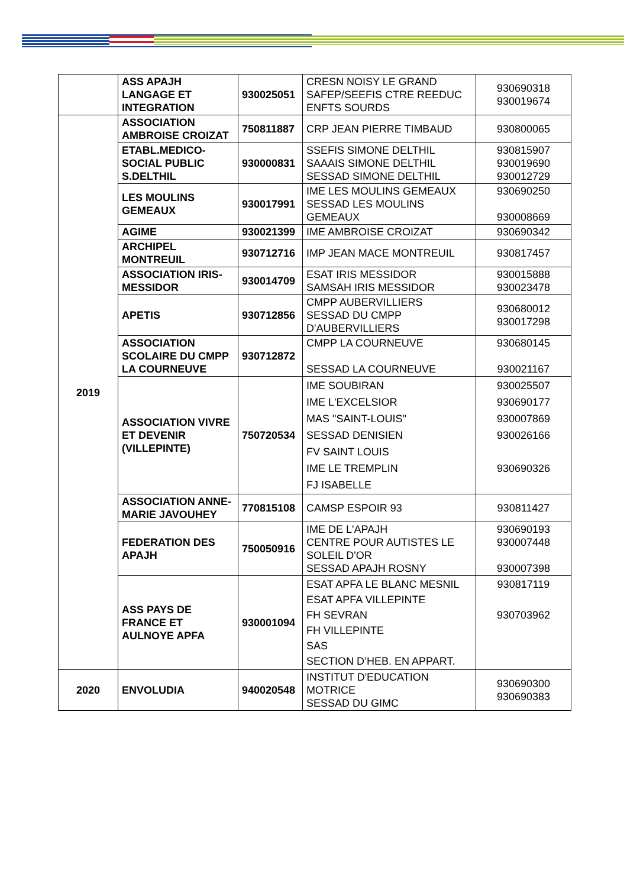| | ASS APAJH LANGAGE ET INTEGRATION | 930025051 | CRESN NOISY LE GRAND SAFEP/SEEFIS CTRE REEDUC ENFTS SOURDS | 930690318 930019674 |
| 2019 | ASSOCIATION AMBROISE CROIZAT | 750811887 | CRP JEAN PIERRE TIMBAUD | 930800065 |
| | ETABL.MEDICO-SOCIAL PUBLIC S.DELTHIL | 930000831 | SSEFIS SIMONE DELTHIL SAAAIS SIMONE DELTHIL SESSAD SIMONE DELTHIL | 930815907 930019690 930012729 |
| | LES MOULINS GEMEAUX | 930017991 | IME LES MOULINS GEMEAUX SESSAD LES MOULINS GEMEAUX | 930690250 930008669 |
| | AGIME | 930021399 | IME AMBROISE CROIZAT | 930690342 |
| | ARCHIPEL MONTREUIL | 930712716 | IMP JEAN MACE MONTREUIL | 930817457 |
| | ASSOCIATION IRIS-MESSIDOR | 930014709 | ESAT IRIS MESSIDOR SAMSAH IRIS MESSIDOR | 930015888 930023478 |
| | APETIS | 930712856 | CMPP AUBERVILLIERS SESSAD DU CMPP D'AUBERVILLIERS | 930680012 930017298 |
| | ASSOCIATION SCOLAIRE DU CMPP LA COURNEUVE | 930712872 | CMPP LA COURNEUVE SESSAD LA COURNEUVE | 930680145 930021167 |
| | ASSOCIATION VIVRE ET DEVENIR (VILLEPINTE) | 750720534 | IME SOUBIRAN IME L'EXCELSIOR MAS "SAINT-LOUIS" SESSAD DENISIEN FV SAINT LOUIS IME LE TREMPLIN FJ ISABELLE | 930025507 930690177 930007869 930026166 930690326 |
| | ASSOCIATION ANNE-MARIE JAVOUHEY | 770815108 | CAMSP ESPOIR 93 | 930811427 |
| | FEDERATION DES APAJH | 750050916 | IME DE L'APAJH CENTRE POUR AUTISTES LE SOLEIL D'OR SESSAD APAJH ROSNY | 930690193 930007448 930007398 |
| | ASS PAYS DE FRANCE ET AULNOYE APFA | 930001094 | ESAT APFA LE BLANC MESNIL ESAT APFA VILLEPINTE FH SEVRAN FH VILLEPINTE SAS SECTION D’HEB. EN APPART. | 930817119 930703962 |
| 2020 | ENVOLUDIA | 940020548 | INSTITUT D'EDUCATION MOTRICE SESSAD DU GIMC | 930690300 930690383 |